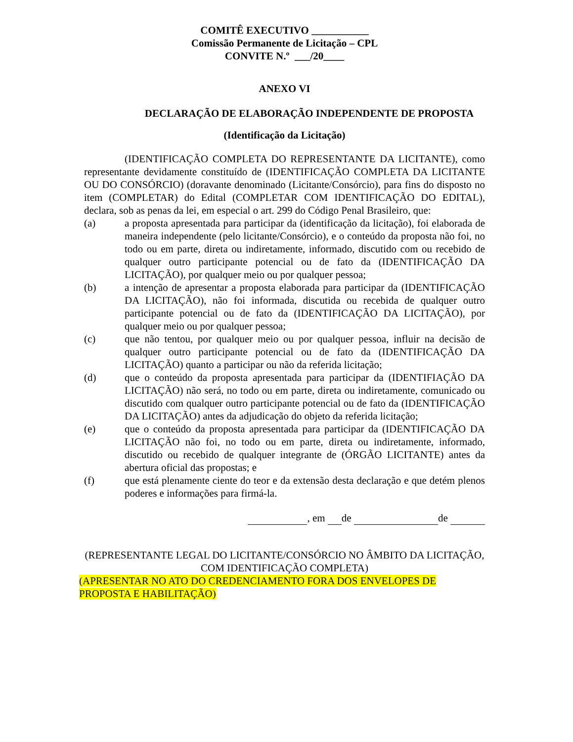COMITÊ EXECUTIVO ___________
Comissão Permanente de Licitação – CPL
CONVITE N.º ___/20____
ANEXO VI
DECLARAÇÃO DE ELABORAÇÃO INDEPENDENTE DE PROPOSTA
(Identificação da Licitação)
(IDENTIFICAÇÃO COMPLETA DO REPRESENTANTE DA LICITANTE), como representante devidamente constituído de (IDENTIFICAÇÃO COMPLETA DA LICITANTE OU DO CONSÓRCIO) (doravante denominado (Licitante/Consórcio), para fins do disposto no item (COMPLETAR) do Edital (COMPLETAR COM IDENTIFICAÇÃO DO EDITAL), declara, sob as penas da lei, em especial o art. 299 do Código Penal Brasileiro, que:
(a) a proposta apresentada para participar da (identificação da licitação), foi elaborada de maneira independente (pelo licitante/Consórcio), e o conteúdo da proposta não foi, no todo ou em parte, direta ou indiretamente, informado, discutido com ou recebido de qualquer outro participante potencial ou de fato da (IDENTIFICAÇÃO DA LICITAÇÃO), por qualquer meio ou por qualquer pessoa;
(b) a intenção de apresentar a proposta elaborada para participar da (IDENTIFICAÇÃO DA LICITAÇÃO), não foi informada, discutida ou recebida de qualquer outro participante potencial ou de fato da (IDENTIFICAÇÃO DA LICITAÇÃO), por qualquer meio ou por qualquer pessoa;
(c) que não tentou, por qualquer meio ou por qualquer pessoa, influir na decisão de qualquer outro participante potencial ou de fato da (IDENTIFICAÇÃO DA LICITAÇÃO) quanto a participar ou não da referida licitação;
(d) que o conteúdo da proposta apresentada para participar da (IDENTIFIAÇÃO DA LICITAÇÃO) não será, no todo ou em parte, direta ou indiretamente, comunicado ou discutido com qualquer outro participante potencial ou de fato da (IDENTIFICAÇÃO DA LICITAÇÃO) antes da adjudicação do objeto da referida licitação;
(e) que o conteúdo da proposta apresentada para participar da (IDENTIFICAÇÃO DA LICITAÇÃO não foi, no todo ou em parte, direta ou indiretamente, informado, discutido ou recebido de qualquer integrante de (ÓRGÃO LICITANTE) antes da abertura oficial das propostas; e
(f) que está plenamente ciente do teor e da extensão desta declaração e que detém plenos poderes e informações para firmá-la.
, em de de
(REPRESENTANTE LEGAL DO LICITANTE/CONSÓRCIO NO ÂMBITO DA LICITAÇÃO, COM IDENTIFICAÇÃO COMPLETA)
(APRESENTAR NO ATO DO CREDENCIAMENTO FORA DOS ENVELOPES DE PROPOSTA E HABILITAÇÃO)